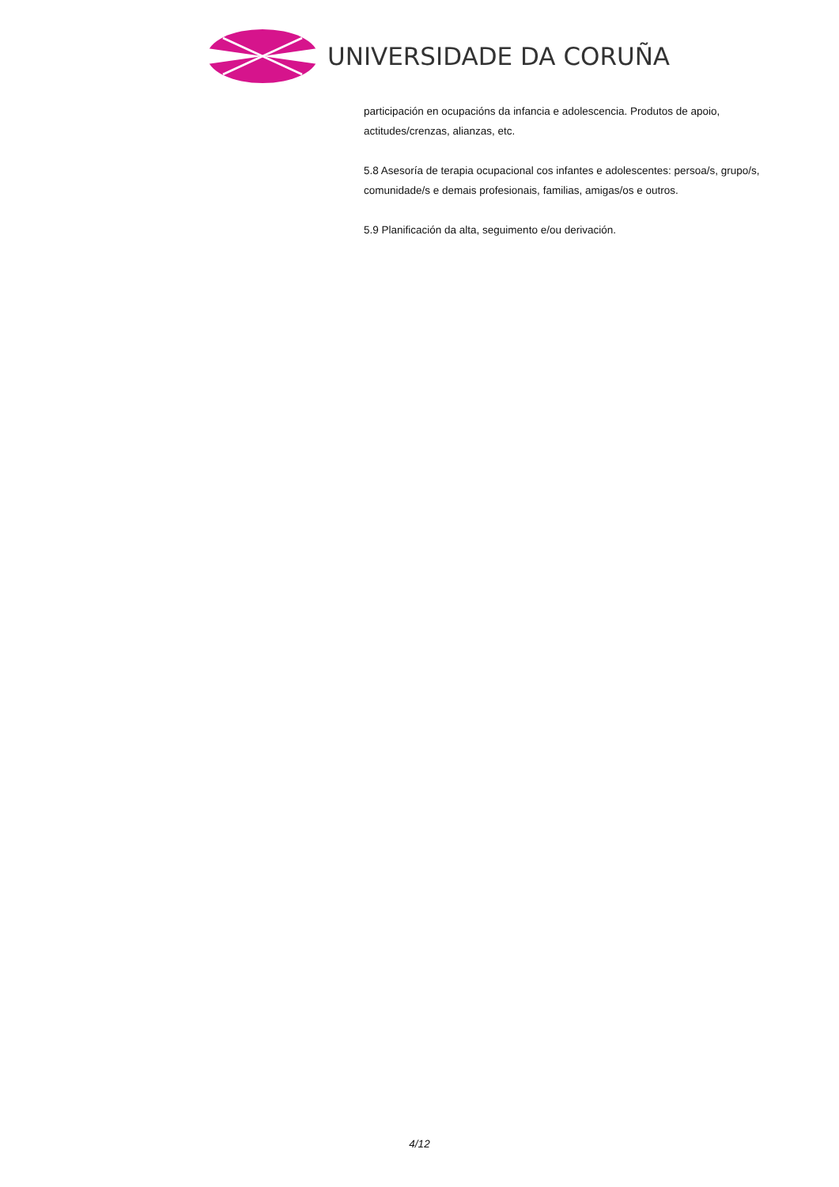UNIVERSIDADE DA CORUÑA
participación en ocupacións da infancia e adolescencia. Produtos de apoio, actitudes/crenzas, alianzas, etc.
5.8 Asesoría de terapia ocupacional cos infantes e adolescentes: persoa/s, grupo/s, comunidade/s e demais profesionais, familias, amigas/os e outros.
5.9 Planificación da alta, seguimento e/ou derivación.
4/12